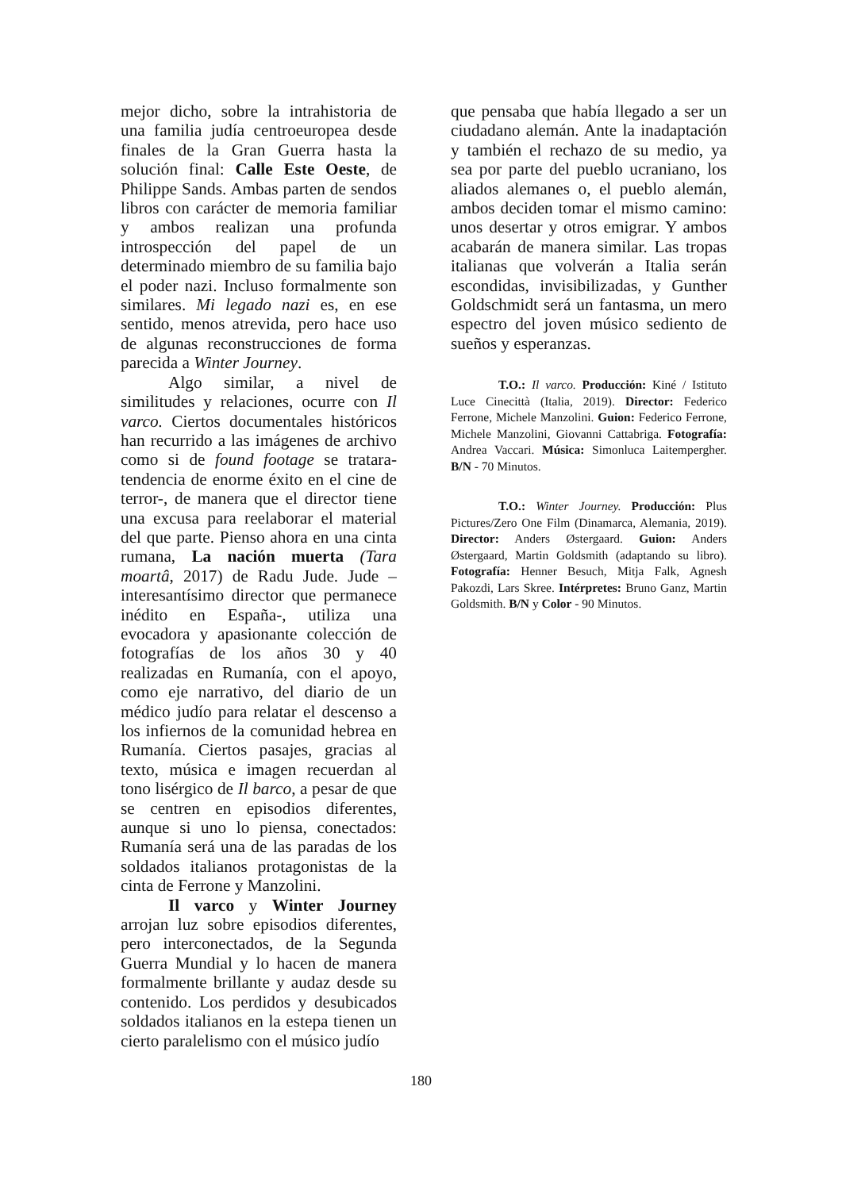mejor dicho, sobre la intrahistoria de una familia judía centroeuropea desde finales de la Gran Guerra hasta la solución final: Calle Este Oeste, de Philippe Sands. Ambas parten de sendos libros con carácter de memoria familiar y ambos realizan una profunda introspección del papel de un determinado miembro de su familia bajo el poder nazi. Incluso formalmente son similares. Mi legado nazi es, en ese sentido, menos atrevida, pero hace uso de algunas reconstrucciones de forma parecida a Winter Journey.
Algo similar, a nivel de similitudes y relaciones, ocurre con Il varco. Ciertos documentales históricos han recurrido a las imágenes de archivo como si de found footage se tratara-tendencia de enorme éxito en el cine de terror-, de manera que el director tiene una excusa para reelaborar el material del que parte. Pienso ahora en una cinta rumana, La nación muerta (Tara moartâ, 2017) de Radu Jude. Jude – interesantísimo director que permanece inédito en España-, utiliza una evocadora y apasionante colección de fotografías de los años 30 y 40 realizadas en Rumanía, con el apoyo, como eje narrativo, del diario de un médico judío para relatar el descenso a los infiernos de la comunidad hebrea en Rumanía. Ciertos pasajes, gracias al texto, música e imagen recuerdan al tono lisérgico de Il barco, a pesar de que se centren en episodios diferentes, aunque si uno lo piensa, conectados: Rumanía será una de las paradas de los soldados italianos protagonistas de la cinta de Ferrone y Manzolini.
Il varco y Winter Journey arrojan luz sobre episodios diferentes, pero interconectados, de la Segunda Guerra Mundial y lo hacen de manera formalmente brillante y audaz desde su contenido. Los perdidos y desubicados soldados italianos en la estepa tienen un cierto paralelismo con el músico judío
que pensaba que había llegado a ser un ciudadano alemán. Ante la inadaptación y también el rechazo de su medio, ya sea por parte del pueblo ucraniano, los aliados alemanes o, el pueblo alemán, ambos deciden tomar el mismo camino: unos desertar y otros emigrar. Y ambos acabarán de manera similar. Las tropas italianas que volverán a Italia serán escondidas, invisibilizadas, y Gunther Goldschmidt será un fantasma, un mero espectro del joven músico sediento de sueños y esperanzas.
T.O.: Il varco. Producción: Kiné / Istituto Luce Cinecittà (Italia, 2019). Director: Federico Ferrone, Michele Manzolini. Guion: Federico Ferrone, Michele Manzolini, Giovanni Cattabriga. Fotografía: Andrea Vaccari. Música: Simonluca Laitempergher. B/N - 70 Minutos.
T.O.: Winter Journey. Producción: Plus Pictures/Zero One Film (Dinamarca, Alemania, 2019). Director: Anders Østergaard. Guion: Anders Østergaard, Martin Goldsmith (adaptando su libro). Fotografía: Henner Besuch, Mitja Falk, Agnesh Pakozdi, Lars Skree. Intérpretes: Bruno Ganz, Martin Goldsmith. B/N y Color - 90 Minutos.
180